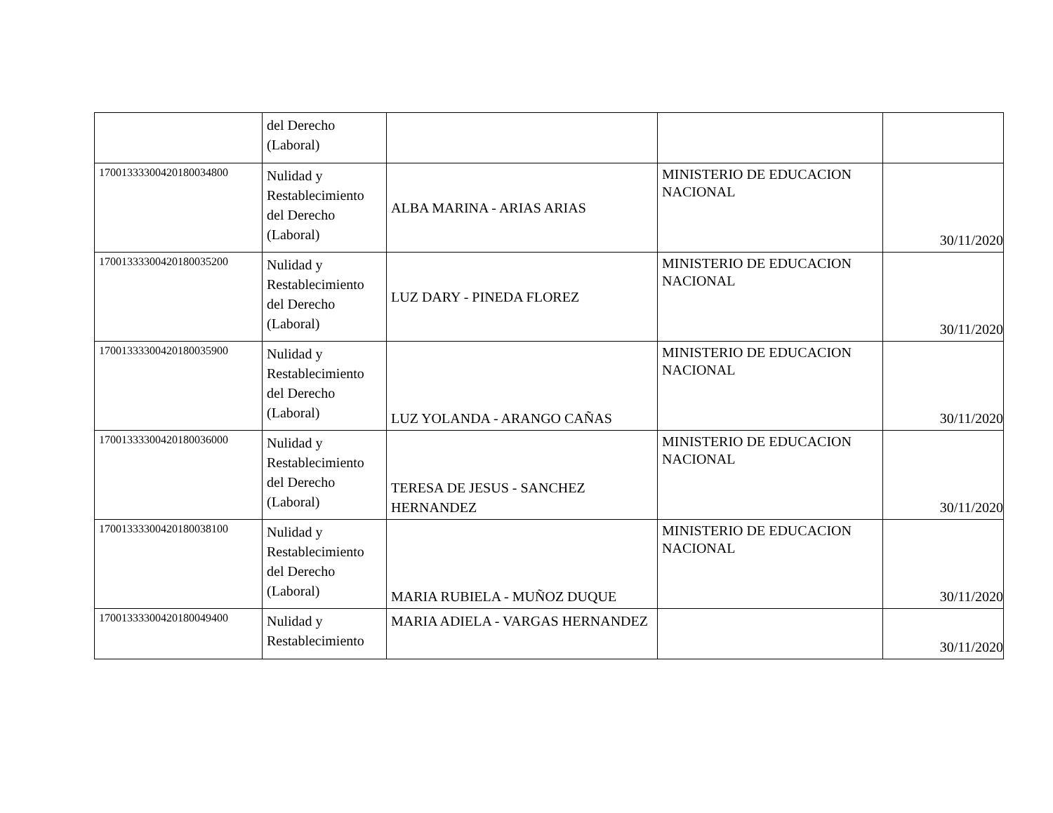| | del Derecho (Laboral) | | | |
| 17001333300420180034800 | Nulidad y Restablecimiento del Derecho (Laboral) | ALBA MARINA - ARIAS ARIAS | MINISTERIO DE EDUCACION NACIONAL | 30/11/2020 |
| 17001333300420180035200 | Nulidad y Restablecimiento del Derecho (Laboral) | LUZ DARY - PINEDA FLOREZ | MINISTERIO DE EDUCACION NACIONAL | 30/11/2020 |
| 17001333300420180035900 | Nulidad y Restablecimiento del Derecho (Laboral) | LUZ YOLANDA - ARANGO CAÑAS | MINISTERIO DE EDUCACION NACIONAL | 30/11/2020 |
| 17001333300420180036000 | Nulidad y Restablecimiento del Derecho (Laboral) | TERESA DE JESUS - SANCHEZ HERNANDEZ | MINISTERIO DE EDUCACION NACIONAL | 30/11/2020 |
| 17001333300420180038100 | Nulidad y Restablecimiento del Derecho (Laboral) | MARIA RUBIELA - MUÑOZ DUQUE | MINISTERIO DE EDUCACION NACIONAL | 30/11/2020 |
| 17001333300420180049400 | Nulidad y Restablecimiento | MARIA ADIELA - VARGAS HERNANDEZ | | 30/11/2020 |